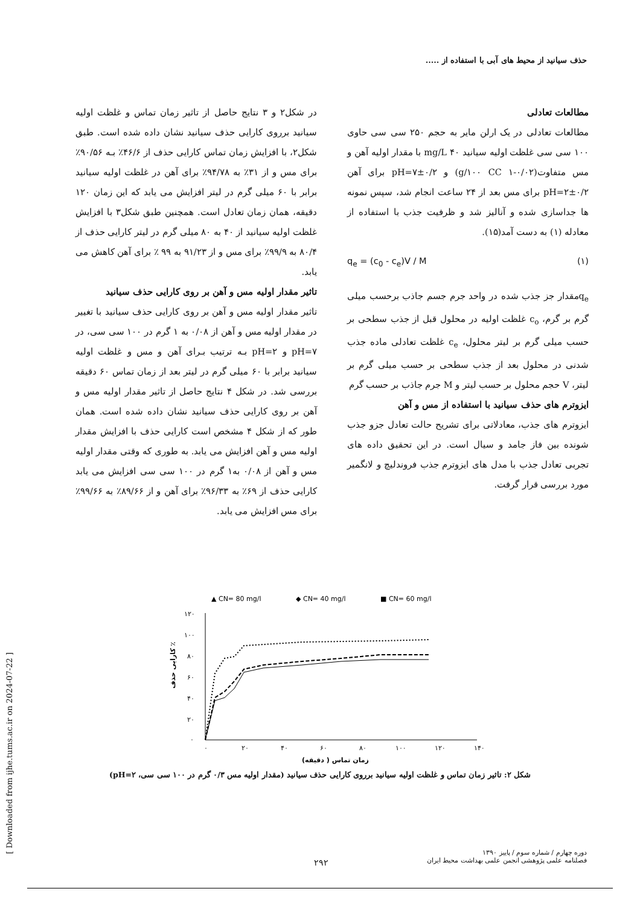حذف سیانید از محیط های آبی با استفاده از .....
در شکل۲ و ۳ نتایج حاصل از تاثیر زمان تماس و غلظت اولیه سیانید برروی کارایی حذف سیانید نشان داده شده است. طبق شکل۲، با افزایش زمان تماس کارایی حذف از ۴۶/۶٪ بـه ۹۰/۵۶٪ برای مس و از ۳۱٪ به ۹۴/۷۸٪ برای آهن در غلظت اولیه سیانید برابر با ۶۰ میلی گرم در لیتر افزایش می یابد که این زمان ۱۲۰ دقیقه، همان زمان تعادل است. همچنین طبق شکل۳ با افزایش غلظت اولیه سیانید از ۴۰ به ۸۰ میلی گرم در لیتر کارایی حذف از ۸۰/۴ به ۹۹/۹٪ برای مس و از ۹۱/۲۳ به ۹۹ ٪ برای آهن کاهش می یابد.
تاثیر مقدار اولیه مس و آهن بر روی کارایی حذف سیانید
تاثیر مقدار اولیه مس و آهن بر روی کارایی حذف سیانید با تغییر در مقدار اولیه مس و آهن از ۰/۰۸ به ۱ گرم در ۱۰۰ سی سی، در pH=۷ و pH=۲ بـه ترتیب بـرای آهن و مس و غلظت اولیه سیانید برابر با ۶۰ میلی گرم در لیتر بعد از زمان تماس ۶۰ دقیقه بررسی شد. در شکل ۴ نتایج حاصل از تاثیر مقدار اولیه مس و آهن بر روی کارایی حذف سیانید نشان داده شده است. همان طور که از شکل ۴ مشخص است کارایی حذف با افزایش مقدار اولیه مس و آهن افزایش می یابد. به طوری که وقتی مقدار اولیه مس و آهن از ۰/۰۸ به۱ گرم در ۱۰۰ سی سی افزایش می یابد کارایی حذف از ۶۹٪ به ۹۶/۳۳٪ برای آهن و از ۸۹/۶۶٪ به ۹۹/۶۶٪ برای مس افزایش می یابد.
مطالعات تعادلی
مطالعات تعادلی در یک ارلن مایر به حجم ۲۵۰ سی سی حاوی ۱۰۰ سی سی غلظت اولیه سیانید mg/L ۴۰ با مقدار اولیه آهن و مس متفاوت(g/۱۰۰ CC ۱-۰/۰۲) و pH=۷±۰/۲ برای آهن pH=۲±۰/۲ برای مس بعد از ۲۴ ساعت انجام شد، سپس نمونه ها جداسازی شده و آنالیز شد و ظرفیت جذب با استفاده از معادله (۱) به دست آمد(۱۵).
q<sub>e</sub> = (c<sub>0</sub> - c<sub>e</sub>)V / M (۱)
q<sub>e</sub>مقدار جز جذب شده در واحد جرم جسم جاذب برحسب میلی گرم بر گرم، c<sub>o</sub> غلظت اولیه در محلول قبل از جذب سطحی بر حسب میلی گرم بر لیتر محلول، c<sub>e</sub> غلظت تعادلی ماده جذب شدنی در محلول بعد از جذب سطحی بر حسب میلی گرم بر لیتر، V حجم محلول بر حسب لیتر و M جرم جاذب بر حسب گرم
ایزوترم های حذف سیانید با استفاده از مس و آهن
ایزوترم های جذب، معادلاتی برای تشریح حالت تعادل جزو جذب شونده بین فاز جامد و سیال است. در این تحقیق داده های تجربی تعادل جذب با مدل های ایزوترم جذب فروندلیچ و لانگمیر مورد بررسی قرار گرفت.
▲ CN= 80 mg/l
◆ CN= 40 mg/l
■ CN= 60 mg/l
۱۲۰
۱۰۰
۸۰
۶۰
۴۰
۲۰
۰
۰
۲۰
۴۰
۶۰
۸۰
۱۰۰
۱۲۰
۱۴۰
زمان تماس ( دقیقه)
کارایی حذف ٪
شکل ۲: تاثیر زمان تماس و غلظت اولیه سیانید برروی کارایی حذف سیانید (مقدار اولیه مس ۰/۳ گرم در ۱۰۰ سی سی، pH=۲)
[ Downloaded from ijhe.tums.ac.ir on 2024-07-22 ]
دوره چهارم / شماره سوم / پاییز ۱۳۹۰
فصلنامه علمی پژوهشی انجمن علمی بهداشت محیط ایران
۲۹۲